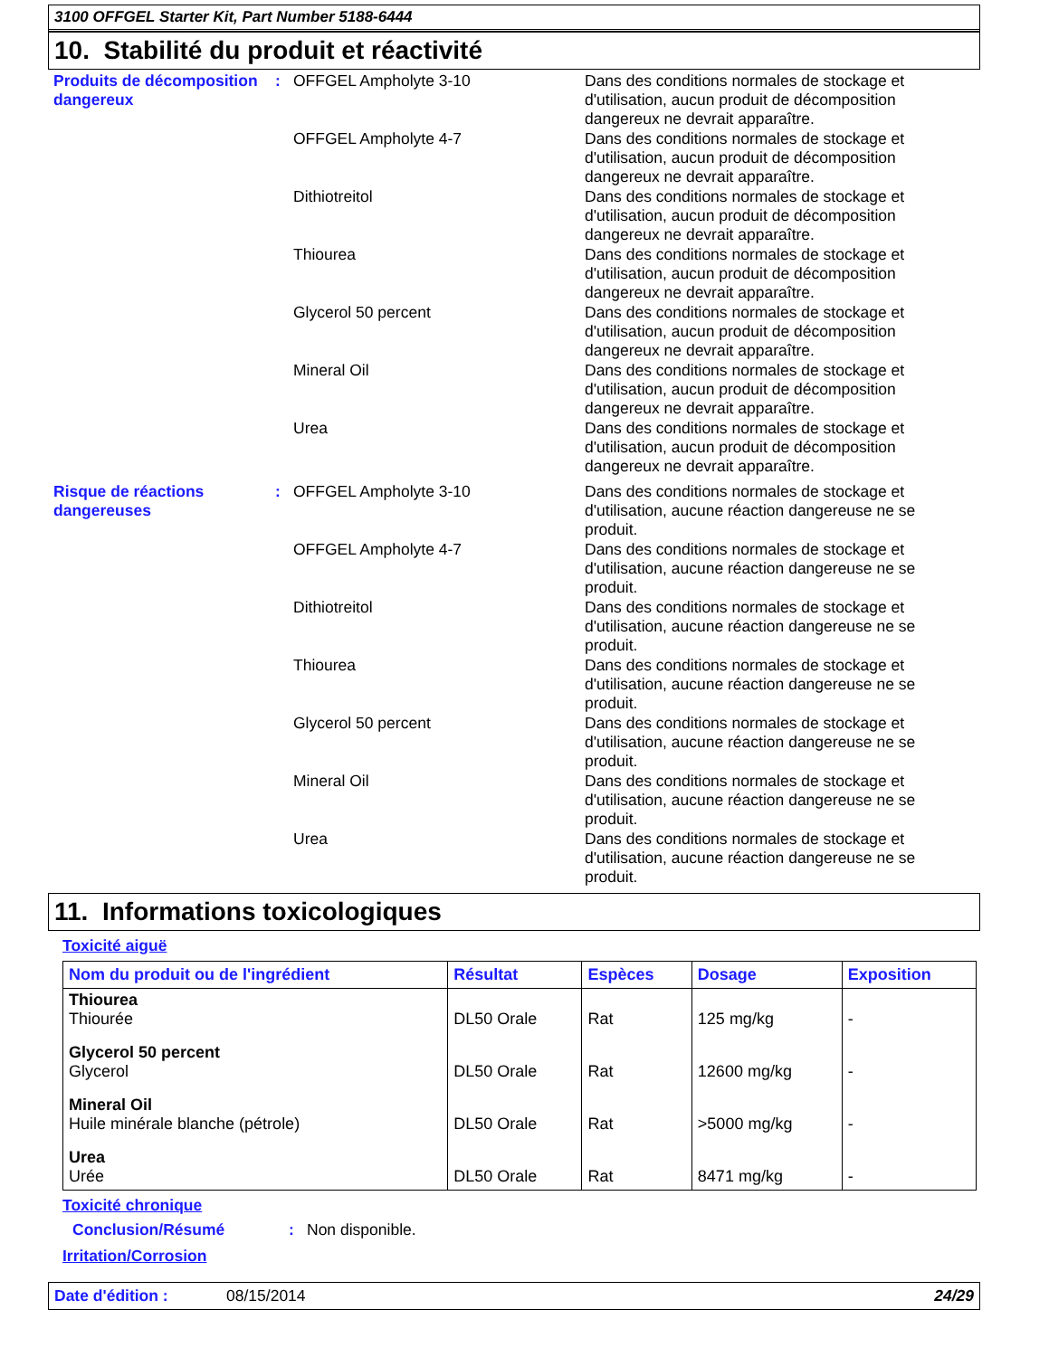3100 OFFGEL Starter Kit, Part Number 5188-6444
10. Stabilité du produit et réactivité
Produits de décomposition dangereux
: OFFGEL Ampholyte 3-10 Dans des conditions normales de stockage et d'utilisation, aucun produit de décomposition dangereux ne devrait apparaître.
OFFGEL Ampholyte 4-7 Dans des conditions normales de stockage et d'utilisation, aucun produit de décomposition dangereux ne devrait apparaître.
Dithiotreitol Dans des conditions normales de stockage et d'utilisation, aucun produit de décomposition dangereux ne devrait apparaître.
Thiourea Dans des conditions normales de stockage et d'utilisation, aucun produit de décomposition dangereux ne devrait apparaître.
Glycerol 50 percent Dans des conditions normales de stockage et d'utilisation, aucun produit de décomposition dangereux ne devrait apparaître.
Mineral Oil Dans des conditions normales de stockage et d'utilisation, aucun produit de décomposition dangereux ne devrait apparaître.
Urea Dans des conditions normales de stockage et d'utilisation, aucun produit de décomposition dangereux ne devrait apparaître.
Risque de réactions dangereuses
: OFFGEL Ampholyte 3-10 Dans des conditions normales de stockage et d'utilisation, aucune réaction dangereuse ne se produit.
OFFGEL Ampholyte 4-7 Dans des conditions normales de stockage et d'utilisation, aucune réaction dangereuse ne se produit.
Dithiotreitol Dans des conditions normales de stockage et d'utilisation, aucune réaction dangereuse ne se produit.
Thiourea Dans des conditions normales de stockage et d'utilisation, aucune réaction dangereuse ne se produit.
Glycerol 50 percent Dans des conditions normales de stockage et d'utilisation, aucune réaction dangereuse ne se produit.
Mineral Oil Dans des conditions normales de stockage et d'utilisation, aucune réaction dangereuse ne se produit.
Urea Dans des conditions normales de stockage et d'utilisation, aucune réaction dangereuse ne se produit.
11. Informations toxicologiques
Toxicité aiguë
| Nom du produit ou de l'ingrédient | Résultat | Espèces | Dosage | Exposition |
| --- | --- | --- | --- | --- |
| Thiourea Thiourée | DL50 Orale | Rat | 125 mg/kg | - |
| Glycerol 50 percent Glycerol | DL50 Orale | Rat | 12600 mg/kg | - |
| Mineral Oil Huile minérale blanche (pétrole) | DL50 Orale | Rat | >5000 mg/kg | - |
| Urea Urée | DL50 Orale | Rat | 8471 mg/kg | - |
Toxicité chronique
Conclusion/Résumé : Non disponible.
Irritation/Corrosion
Date d'édition : 08/15/2014 24/29